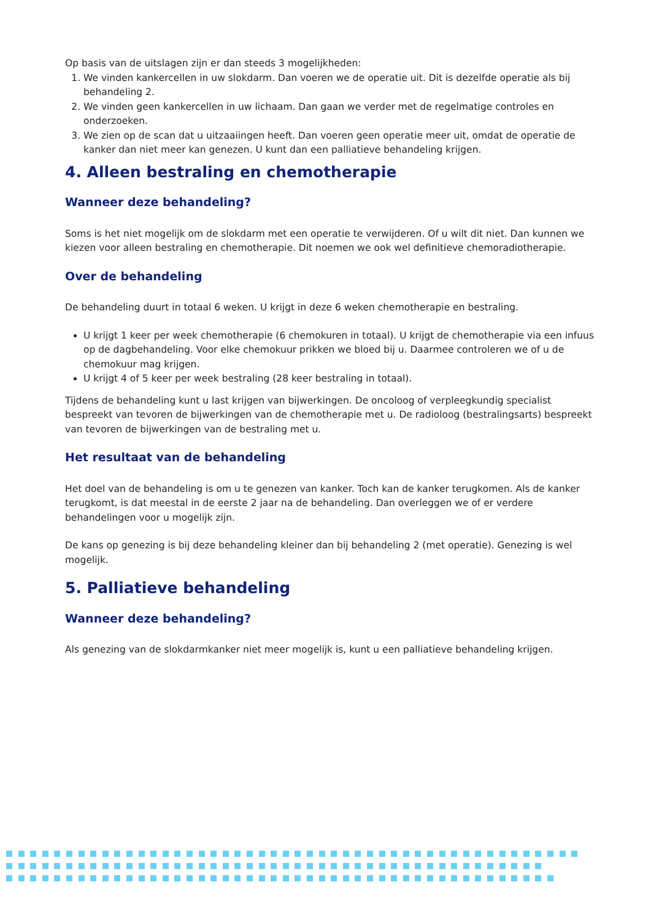Op basis van de uitslagen zijn er dan steeds 3 mogelijkheden:
1. We vinden kankercellen in uw slokdarm. Dan voeren we de operatie uit. Dit is dezelfde operatie als bij behandeling 2.
2. We vinden geen kankercellen in uw lichaam. Dan gaan we verder met de regelmatige controles en onderzoeken.
3. We zien op de scan dat u uitzaaiingen heeft. Dan voeren geen operatie meer uit, omdat de operatie de kanker dan niet meer kan genezen. U kunt dan een palliatieve behandeling krijgen.
4. Alleen bestraling en chemotherapie
Wanneer deze behandeling?
Soms is het niet mogelijk om de slokdarm met een operatie te verwijderen. Of u wilt dit niet. Dan kunnen we kiezen voor alleen bestraling en chemotherapie. Dit noemen we ook wel definitieve chemoradiotherapie.
Over de behandeling
De behandeling duurt in totaal 6 weken. U krijgt in deze 6 weken chemotherapie en bestraling.
U krijgt 1 keer per week chemotherapie (6 chemokuren in totaal). U krijgt de chemotherapie via een infuus op de dagbehandeling. Voor elke chemokuur prikken we bloed bij u. Daarmee controleren we of u de chemokuur mag krijgen.
U krijgt 4 of 5 keer per week bestraling (28 keer bestraling in totaal).
Tijdens de behandeling kunt u last krijgen van bijwerkingen. De oncoloog of verpleegkundig specialist bespreekt van tevoren de bijwerkingen van de chemotherapie met u. De radioloog (bestralingsarts) bespreekt van tevoren de bijwerkingen van de bestraling met u.
Het resultaat van de behandeling
Het doel van de behandeling is om u te genezen van kanker. Toch kan de kanker terugkomen. Als de kanker terugkomt, is dat meestal in de eerste 2 jaar na de behandeling. Dan overleggen we of er verdere behandelingen voor u mogelijk zijn.
De kans op genezing is bij deze behandeling kleiner dan bij behandeling 2 (met operatie). Genezing is wel mogelijk.
5. Palliatieve behandeling
Wanneer deze behandeling?
Als genezing van de slokdarmkanker niet meer mogelijk is, kunt u een palliatieve behandeling krijgen.